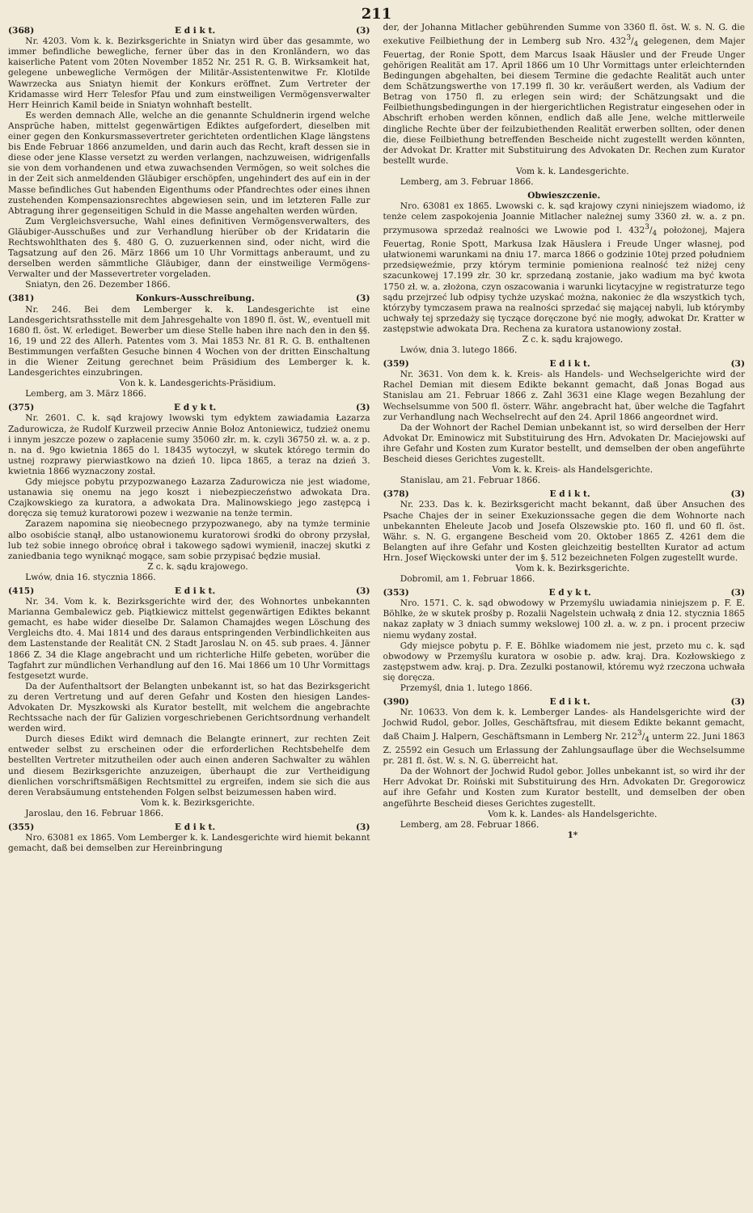211
(368) E d i k t. (3)
Nr. 4203. Vom k. k. Bezirksgerichte in Sniatyn wird über das gesammte, wo immer befindliche bewegliche, ferner über das in den Kronländern, wo das kaiserliche Patent vom 20ten November 1852 Nr. 251 R. G. B. Wirksamkeit hat, gelegene unbewegliche Vermögen der Militär-Assistentenwitwe Fr. Klotilde Wawrzecka aus Sniatyn hiemit der Konkurs eröffnet. Zum Vertreter der Kridamasse wird Herr Telesfor Pfau und zum einstweiligen Vermögensverwalter Herr Heinrich Kamil beide in Sniatyn wohnhaft bestellt.
Es werden demnach Alle, welche an die genannte Schuldnerin irgend welche Ansprüche haben, mittelst gegenwärtigen Ediktes aufgefordert, dieselben mit einer gegen den Konkursmassevertreter gerichteten ordentlichen Klage längstens bis Ende Februar 1866 anzumelden, und darin auch das Recht, kraft dessen sie in diese oder jene Klasse versetzt zu werden verlangen, nachzuweisen, widrigenfalls sie von dem vorhandenen und etwa zuwachsenden Vermögen, so weit solches die in der Zeit sich anmeldenden Gläubiger erschöpfen, ungehindert des auf ein in der Masse befindliches Gut habenden Eigenthums oder Pfandrechtes oder eines ihnen zustehenden Kompensazionsrechtes abgewiesen sein, und im letzteren Falle zur Abtragung ihrer gegenseitigen Schuld in die Masse angehalten werden würden.
Zum Vergleichsversuche, Wahl eines definitiven Vermögensverwalters, des Gläubiger-Ausschußes und zur Verhandlung hierüber ob der Kridatarin die Rechtswohlthaten des §. 480 G. O. zuzuerkennen sind, oder nicht, wird die Tagsatzung auf den 26. März 1866 um 10 Uhr Vormittags anberaumt, und zu derselben werden sämmtliche Gläubiger, dann der einstweilige Vermögens-Verwalter und der Massevertreter vorgeladen.
Sniatyn, den 26. Dezember 1866.
(381) Konkurs-Ausschreibung. (3)
Nr. 246. Bei dem Lemberger k. k. Landesgerichte ist eine Landesgerichtsrathsstelle mit dem Jahresgehalte von 1890 fl. öst. W., eventuell mit 1680 fl. öst. W. erlediget. Bewerber um diese Stelle haben ihre nach den in den §§. 16, 19 und 22 des Allerh. Patentes vom 3. Mai 1853 Nr. 81 R. G. B. enthaltenen Bestimmungen verfaßten Gesuche binnen 4 Wochen von der dritten Einschaltung in die Wiener Zeitung gerechnet beim Präsidium des Lemberger k. k. Landesgerichtes einzubringen.
Von k. k. Landesgerichts-Präsidium.
Lemberg, am 3. März 1866.
(375) E d y k t. (3)
Nr. 2601. C. k. sąd krajowy lwowski tym edyktem zawiadamia Łazarza Zadurowicza, że Rudolf Kurzweil przeciw Annie Bołoz Antoniewicz, tudzież onemu i innym jeszcze pozew o zapłacenie sumy 35060 złr. m. k. czyli 36750 zł. w. a. z p. n. na d. 9go kwietnia 1865 do l. 18435 wytoczył, w skutek którego termin do ustnej rozprawy pierwiastkowo na dzień 10. lipca 1865, a teraz na dzień 3. kwietnia 1866 wyznaczony został.
Gdy miejsce pobytu przypozwanego Łazarza Zadurowicza nie jest wiadome, ustanawia się onemu na jego koszt i niebezpieczeństwo adwokata Dra. Czajkowskiego za kuratora, a adwokata Dra. Malinowskiego jego zastępcą i doręcza się temuż kuratorowi pozew i wezwanie na tenże termin.
Zarazem napomina się nieobecnego przypozwanego, aby na tymże terminie albo osobiście stanął, albo ustanowionemu kuratorowi środki do obrony przysłał, lub też sobie innego obrońcę obrał i takowego sądowi wymienił, inaczej skutki z zaniedbania tego wyniknąć mogące, sam sobie przypisać będzie musiał.
Z c. k. sądu krajowego.
Lwów, dnia 16. stycznia 1866.
(415) E d i k t. (3)
Nr. 34. Vom k. k. Bezirksgerichte wird der, des Wohnortes unbekannten Marianna Gembalewicz geb. Piątkiewicz mittelst gegenwärtigen Ediktes bekannt gemacht, es habe wider dieselbe Dr. Salamon Chamajdes wegen Löschung des Vergleichs dto. 4. Mai 1814 und des daraus entspringenden Verbindlichkeiten aus dem Lastenstande der Realität CN. 2 Stadt Jaroslau N. on 45. sub praes. 4. Jänner 1866 Z. 34 die Klage angebracht und um richterliche Hilfe gebeten, worüber die Tagfahrt zur mündlichen Verhandlung auf den 16. Mai 1866 um 10 Uhr Vormittags festgesetzt wurde.
Da der Aufenthaltsort der Belangten unbekannt ist, so hat das Bezirksgericht zu deren Vertretung und auf deren Gefahr und Kosten den hiesigen Landes-Advokaten Dr. Myszkowski als Kurator bestellt, mit welchem die angebrachte Rechtssache nach der für Galizien vorgeschriebenen Gerichtsordnung verhandelt werden wird.
Durch dieses Edikt wird demnach die Belangte erinnert, zur rechten Zeit entweder selbst zu erscheinen oder die erforderlichen Rechtsbehelfe dem bestellten Vertreter mitzutheilen oder auch einen anderen Sachwalter zu wählen und diesem Bezirksgerichte anzuzeigen, überhaupt die zur Vertheidigung dienlichen vorschriftsmäßigen Rechtsmittel zu ergreifen, indem sie sich die aus deren Verabsäumung entstehenden Folgen selbst beizumessen haben wird.
Vom k. k. Bezirksgerichte.
Jaroslau, den 16. Februar 1866.
(355) E d i k t. (3)
Nro. 63081 ex 1865. Vom Lemberger k. k. Landesgerichte wird hiemit bekannt gemacht, daß bei demselben zur Hereinbringung
der, der Johanna Mitlacher gebührenden Summe von 3360 fl. öst. W. s. N. G. die exekutive Feilbiethung der in Lemberg sub Nro. 4323/4 gelegenen, dem Majer Feuertag, der Ronie Spott, dem Marcus Isaak Häusler und der Freude Unger gehörigen Realität am 17. April 1866 um 10 Uhr Vormittags unter erleichternden Bedingungen abgehalten, bei diesem Termine die gedachte Realität auch unter dem Schätzungswerthe von 17.199 fl. 30 kr. veräußert werden, als Vadium der Betrag von 1750 fl. zu erlegen sein wird; der Schätzungsakt und die Feilbiethungsbedingungen in der hiergerichtlichen Registratur eingesehen oder in Abschrift erhoben werden können, endlich daß alle Jene, welche mittlerweile dingliche Rechte über der feilzubiethenden Realität erwerben sollten, oder denen die, diese Feilbiethung betreffenden Bescheide nicht zugestellt werden könnten, der Advokat Dr. Kratter mit Substituirung des Advokaten Dr. Rechen zum Kurator bestellt wurde.
Vom k. k. Landesgerichte.
Lemberg, am 3. Februar 1866.
Obwieszczenie.
Nro. 63081 ex 1865. Lwowski c. k. sąd krajowy czyni niniejszem wiadomo, iż tenże celem zaspokojenia Joannie Mitlacher należnej sumy 3360 zł. w. a. z pn. przymusowa sprzedaż realności we Lwowie pod l. 4323/4 położonej, Majera Feuertag, Ronie Spott, Markusa Izak Häuslera i Freude Unger własnej, pod ułatwionemi warunkami na dniu 17. marca 1866 o godzinie 10tej przed południem przedsięweźmie, przy którym terminie pomieniona realność też niżej ceny szacunkowej 17.199 złr. 30 kr. sprzedaną zostanie, jako wadium ma być kwota 1750 zł. w. a. złożona, czyn oszacowania i warunki licytacyjne w registraturze tego sądu przejrzeć lub odpisy tychże uzyskać można, nakoniec że dla wszystkich tych, którzyby tymczasem prawa na realności sprzedać się mającej nabyli, lub którymby uchwały tej sprzedaży się tyczące doręczone być nie mogły, adwokat Dr. Kratter w zastępstwie adwokata Dra. Rechena za kuratora ustanowiony został.
Z c. k. sądu krajowego.
Lwów, dnia 3. lutego 1866.
(359) E d i k t. (3)
Nr. 3631. Von dem k. k. Kreis- als Handels- und Wechselgerichte wird der Rachel Demian mit diesem Edikte bekannt gemacht, daß Jonas Bogad aus Stanislau am 21. Februar 1866 z. Zahl 3631 eine Klage wegen Bezahlung der Wechselsumme von 500 fl. österr. Währ. angebracht hat, über welche die Tagfahrt zur Verhandlung nach Wechselrecht auf den 24. April 1866 angeordnet wird.
Da der Wohnort der Rachel Demian unbekannt ist, so wird derselben der Herr Advokat Dr. Eminowicz mit Substituirung des Hrn. Advokaten Dr. Maciejowski auf ihre Gefahr und Kosten zum Kurator bestellt, und demselben der oben angeführte Bescheid dieses Gerichtes zugestellt.
Vom k. k. Kreis- als Handelsgerichte.
Stanislau, am 21. Februar 1866.
(378) E d i k t. (3)
Nr. 233. Das k. k. Bezirksgericht macht bekannt, daß über Ansuchen des Psache Chajes der in seiner Exekuzionssache gegen die dem Wohnorte nach unbekannten Eheleute Jacob und Josefa Olszewskie pto. 160 fl. und 60 fl. öst. Währ. s. N. G. ergangene Bescheid vom 20. Oktober 1865 Z. 4261 dem die Belangten auf ihre Gefahr und Kosten gleichzeitig bestellten Kurator ad actum Hrn. Josef Więckowski unter der im §. 512 bezeichneten Folgen zugestellt wurde.
Vom k. k. Bezirksgerichte.
Dobromil, am 1. Februar 1866.
(353) E d y k t. (3)
Nro. 1571. C. k. sąd obwodowy w Przemyślu uwiadamia niniejszem p. F. E. Böhlke, że w skutek prośby p. Rozalii Nagelstein uchwałą z dnia 12. stycznia 1865 nakaz zapłaty w 3 dniach summy wekslowej 100 zł. a. w. z pn. i procent przeciw niemu wydany został.
Gdy miejsce pobytu p. F. E. Böhlke wiadomem nie jest, przeto mu c. k. sąd obwodowy w Przemyślu kuratora w osobie p. adw. kraj. Dra. Kozłowskiego z zastępstwem adw. kraj. p. Dra. Zezulki postanowił, któremu wyż rzeczona uchwała się doręcza.
Przemyśl, dnia 1. lutego 1866.
(390) E d i k t. (3)
Nr. 10633. Von dem k. k. Lemberger Landes- als Handelsgerichte wird der Jochwid Rudol, gebor. Jolles, Geschäftsfrau, mit diesem Edikte bekannt gemacht, daß Chaim J. Halpern, Geschäftsmann in Lemberg Nr. 2123/4 unterm 22. Juni 1863 Z. 25592 ein Gesuch um Erlassung der Zahlungsauflage über die Wechselsumme pr. 281 fl. öst. W. s. N. G. überreicht hat.
Da der Wohnort der Jochwid Rudol gebor. Jolles unbekannt ist, so wird ihr der Herr Advokat Dr. Roiński mit Substituirung des Hrn. Advokaten Dr. Gregorowicz auf ihre Gefahr und Kosten zum Kurator bestellt, und demselben der oben angeführte Bescheid dieses Gerichtes zugestellt.
Vom k. k. Landes- als Handelsgerichte.
Lemberg, am 28. Februar 1866.
1*